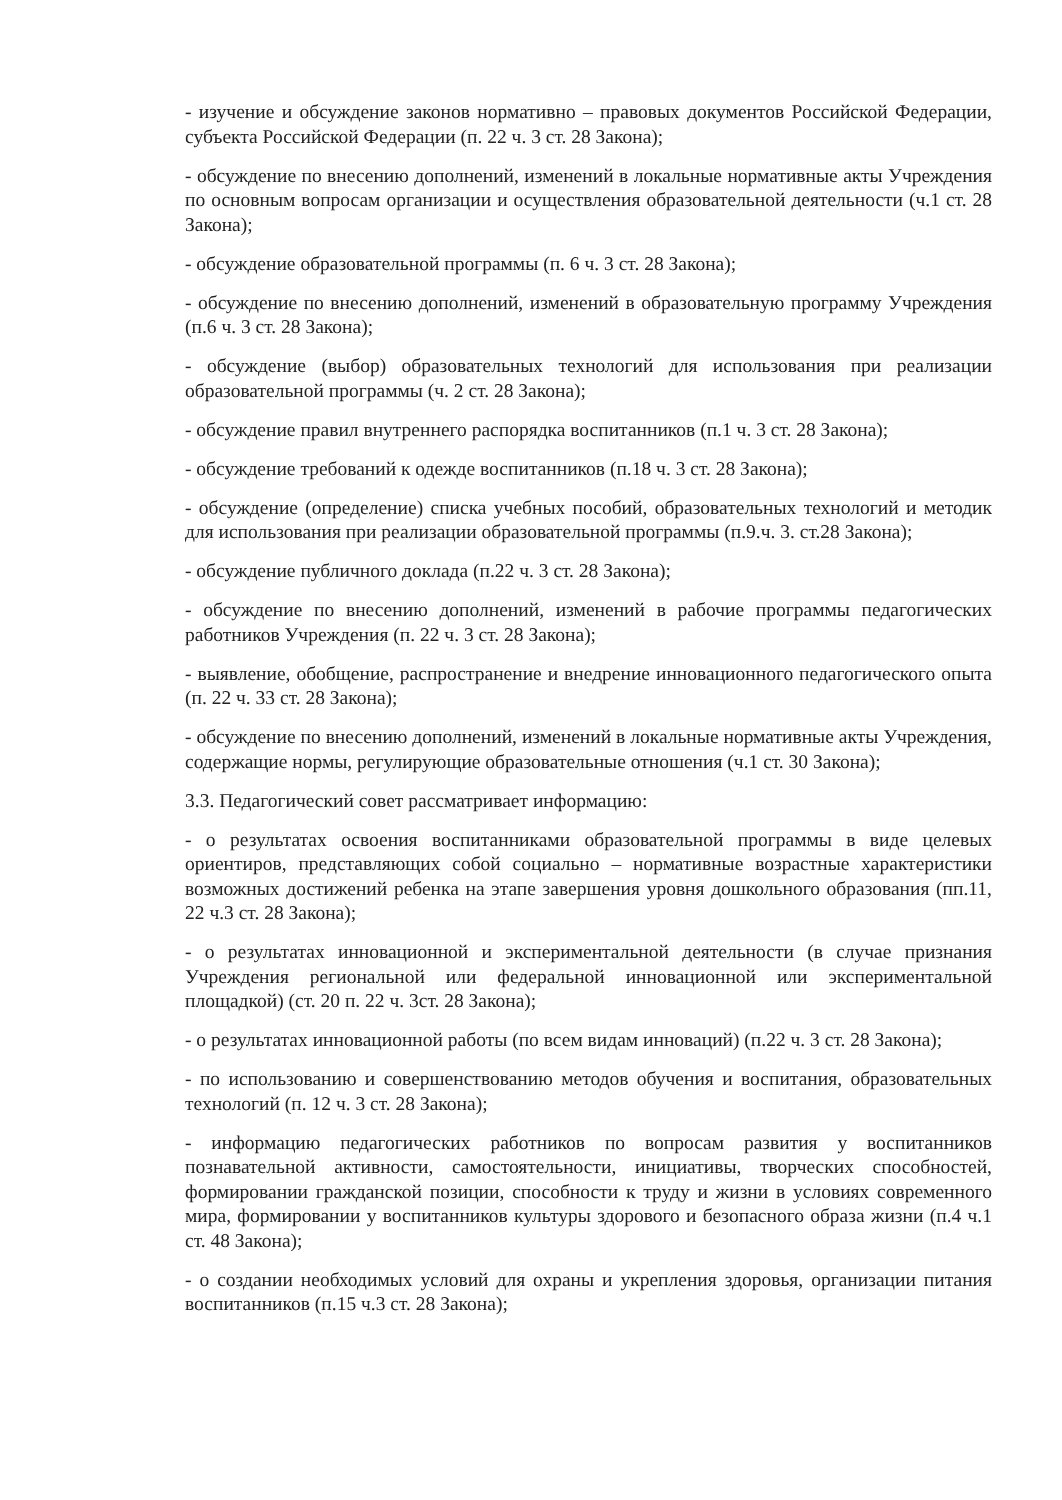- изучение и обсуждение законов нормативно – правовых документов Российской Федерации, субъекта Российской Федерации (п. 22 ч. 3 ст. 28 Закона);
- обсуждение по внесению дополнений, изменений в локальные нормативные акты Учреждения по основным вопросам организации и осуществления образовательной деятельности (ч.1 ст. 28 Закона);
- обсуждение образовательной программы (п. 6 ч. 3 ст. 28 Закона);
- обсуждение по внесению дополнений, изменений в образовательную программу Учреждения (п.6 ч. 3 ст. 28 Закона);
- обсуждение (выбор) образовательных технологий для использования при реализации образовательной программы (ч. 2 ст. 28 Закона);
- обсуждение правил внутреннего распорядка воспитанников (п.1 ч. 3 ст. 28 Закона);
- обсуждение требований к одежде воспитанников (п.18 ч. 3 ст. 28 Закона);
- обсуждение (определение) списка учебных пособий, образовательных технологий и методик для использования при реализации образовательной программы (п.9.ч. 3. ст.28 Закона);
- обсуждение публичного доклада (п.22 ч. 3 ст. 28 Закона);
- обсуждение по внесению дополнений, изменений в рабочие программы педагогических работников Учреждения (п. 22 ч. 3 ст. 28 Закона);
- выявление, обобщение, распространение и внедрение инновационного педагогического опыта (п. 22 ч. 33 ст. 28 Закона);
- обсуждение по внесению дополнений, изменений в локальные нормативные акты Учреждения, содержащие нормы, регулирующие образовательные отношения (ч.1 ст. 30 Закона);
3.3. Педагогический совет рассматривает информацию:
- о результатах освоения воспитанниками образовательной программы в виде целевых ориентиров, представляющих собой социально – нормативные возрастные характеристики возможных достижений ребенка на этапе завершения уровня дошкольного образования (пп.11, 22 ч.3 ст. 28 Закона);
- о результатах инновационной и экспериментальной деятельности (в случае признания Учреждения региональной или федеральной инновационной или экспериментальной площадкой) (ст. 20 п. 22 ч. 3ст. 28 Закона);
- о результатах инновационной работы (по всем видам инноваций) (п.22 ч. 3 ст. 28 Закона);
- по использованию и совершенствованию методов обучения и воспитания, образовательных технологий (п. 12 ч. 3 ст. 28 Закона);
- информацию педагогических работников по вопросам развития у воспитанников познавательной активности, самостоятельности, инициативы, творческих способностей, формировании гражданской позиции, способности к труду и жизни в условиях современного мира, формировании у воспитанников культуры здорового и безопасного образа жизни (п.4 ч.1 ст. 48 Закона);
- о создании необходимых условий для охраны и укрепления здоровья, организации питания воспитанников (п.15 ч.3 ст. 28 Закона);